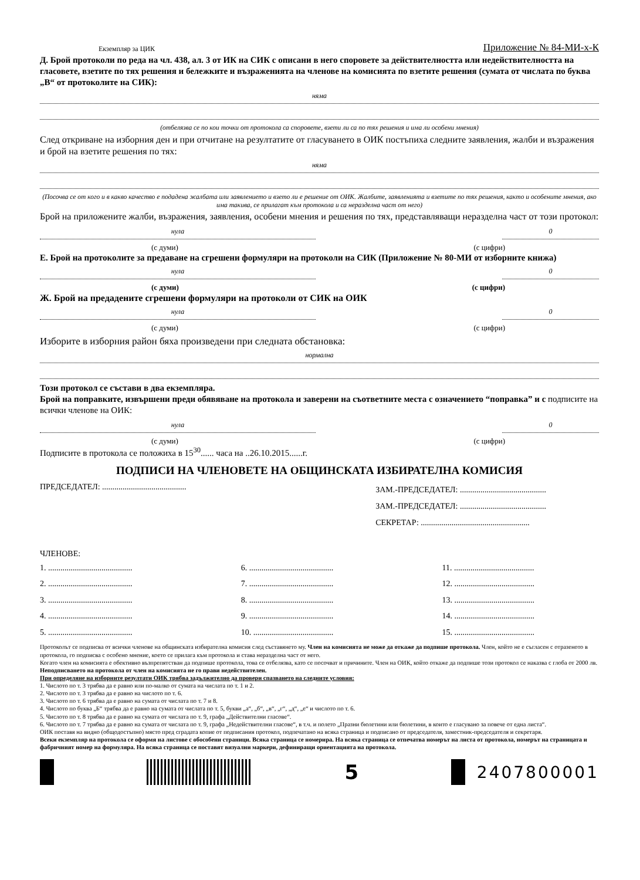Екземпляр за ЦИК Приложение № 84-МИ-х-К
Д. Брой протоколи по реда на чл. 438, ал. 3 от ИК на СИК с описани в него споровете за действителността или недействителността на гласовете, взетите по тях решения и бележките и възраженията на членове на комисията по взетите решения (сумата от числата по буква „В“ от протоколите на СИК):
нямa
(отбелязва се по кои точки от протокола са споровете, взети ли са по тях решения и има ли особени мнения)
След откриване на изборния ден и при отчитане на резултатите от гласуването в ОИК постъпиха следните заявления, жалби и възражения и брой на взетите решения по тях:
нямa
(Посочва се от кого и в какво качество е подадена жалбата или заявлението и взето ли е решение от ОИК. Жалбите, заявленията и взетите по тях решения, както и особените мнения, ако има такива, се прилагат към протокола и са неразделна част от него)
Брой на приложените жалби, възражения, заявления, особени мнения и решения по тях, представляващи неразделна част от този протокол:
нула
0
(с думи) (с цифри)
Е. Брой на протоколите за предаване на сгрешени формуляри на протоколи на СИК (Приложение № 80-МИ от изборните книжа)
нула
0
(с думи) (с цифри)
Ж. Брой на предадените сгрешени формуляри на протоколи от СИК на ОИК
нула
0
(с думи) (с цифри)
Изборите в изборния район бяха произведени при следната обстановка:
нормална
Този протокол се състави в два екземпляра.
Брой на поправките, извършени преди обявяване на протокола и заверени на съответните места с означението “поправка” и с подписите на всички членове на ОИК:
нула
0
(с думи) (с цифри)
Подписите в протокола се положиха в 15<sup>30</sup>...... часа на ..26.10.2015......г.
ПОДПИСИ НА ЧЛЕНОВЕТЕ НА ОБЩИНСКАТА ИЗБИРАТЕЛНА КОМИСИЯ
ПРЕДСЕДАТЕЛ: ......................................... ЗАМ.-ПРЕДСЕДАТЕЛ: ..........................................
ЗАМ.-ПРЕДСЕДАТЕЛ: ..........................................
СЕКРЕТАР: .....................................................
ЧЛЕНОВЕ:
1. .........................................
2. .........................................
3. .........................................
4. .........................................
5. .........................................
6. .........................................
7. .........................................
8. .........................................
9. .........................................
10. .......................................
11. .......................................
12. .......................................
13. .......................................
14. .......................................
15. .......................................
Протоколът се подписва от всички членове на общинската избирателна комисия след съставянето му. Член на комисията не може да откаже да подпише протокола. Член, който не е съгласен с отразеното в протокола, го подписва с особено мнение, което се прилага към протокола и става неразделна част от него.
Когато член на комисията е обективно възпрепятстван да подпише протокола, това се отбелязва, като се посочват и причините. Член на ОИК, който откаже да подпише този протокол се наказва с глоба от 2000 лв. Неподписването на протокола от член на комисията не го прави недействителен.
При определяне на изборните резултати ОИК трябва задължително да провери спазването на следните условия:
1. Числото по т. 3 трябва да е равно или по-малко от сумата на числата по т. 1 и 2.
2. Числото по т. 3 трябва да е равно на числото по т. 6.
3. Числото по т. 6 трябва да е равно на сумата от числата по т. 7 и 8.
4. Числото по буква „Б“ трябва да е равно на сумата от числата по т. 5, букви „а“, „б“, „в“, „г“, „д“, „е“ и числото по т. 6.
5. Числото по т. 8 трябва да е равно на сумата от числата по т. 9, графа „Действителни гласове“.
6. Числото по т. 7 трябва да е равно на сумата от числата по т. 9, графа „Недействителни гласове“, в т.ч. и полето „Празни бюлетини или бюлетини, в които е гласувано за повече от една листа“.
ОИК поставя на видно (общодостъпно) място пред сградата копие от подписания протокол, подпечатано на всяка страница и подписано от председателя, заместник-председателя и секретаря.
Всеки екземпляр на протокола се оформя на листове с обособени страници. Всяка страница се номерира. На всяка страница се отпечатва номерът на листа от протокола, номерът на страницата и фабричният номер на формуляра. На всяка страница се поставят визуални маркери, дефиниращи ориентацията на протокола.
5 2407800001